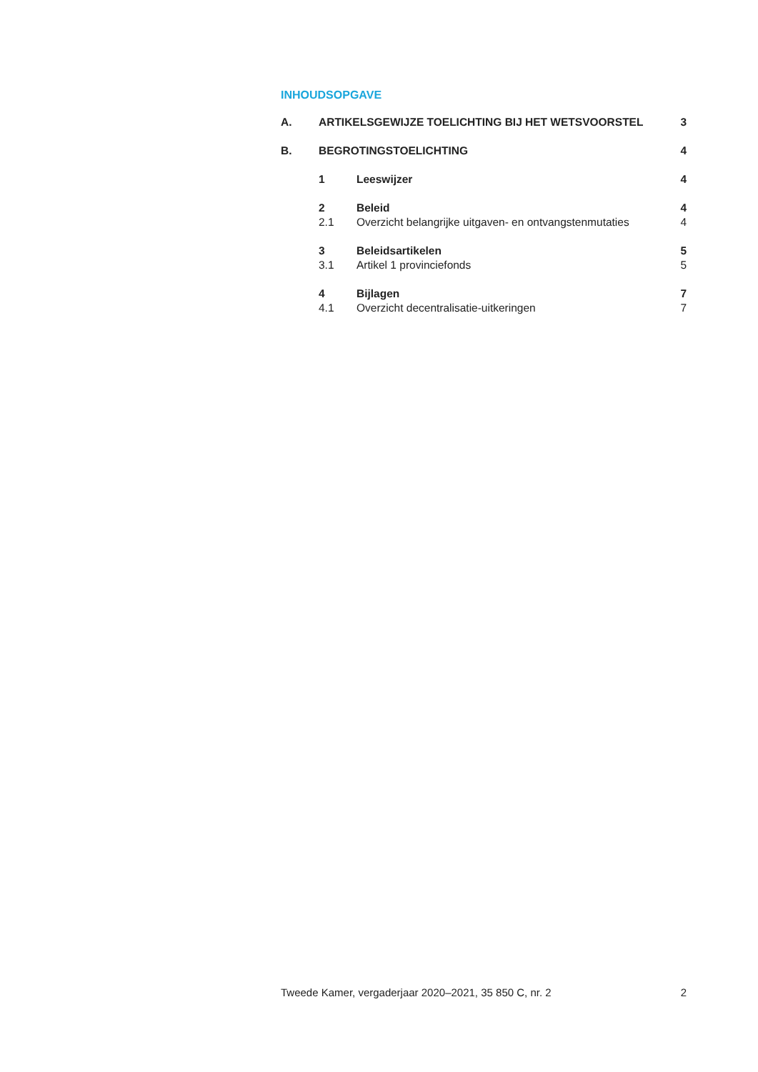INHOUDSOPGAVE
| A. | ARTIKELSGEWIJZE TOELICHTING BIJ HET WETSVOORSTEL | | 3 |
| B. | BEGROTINGSTOELICHTING | | 4 |
| | 1 | Leeswijzer | 4 |
| | 2 | Beleid | 4 |
| | 2.1 | Overzicht belangrijke uitgaven- en ontvangstenmutaties | 4 |
| | 3 | Beleidsartikelen | 5 |
| | 3.1 | Artikel 1 provinciefonds | 5 |
| | 4 | Bijlagen | 7 |
| | 4.1 | Overzicht decentralisatie-uitkeringen | 7 |
Tweede Kamer, vergaderjaar 2020–2021, 35 850 C, nr. 2 2